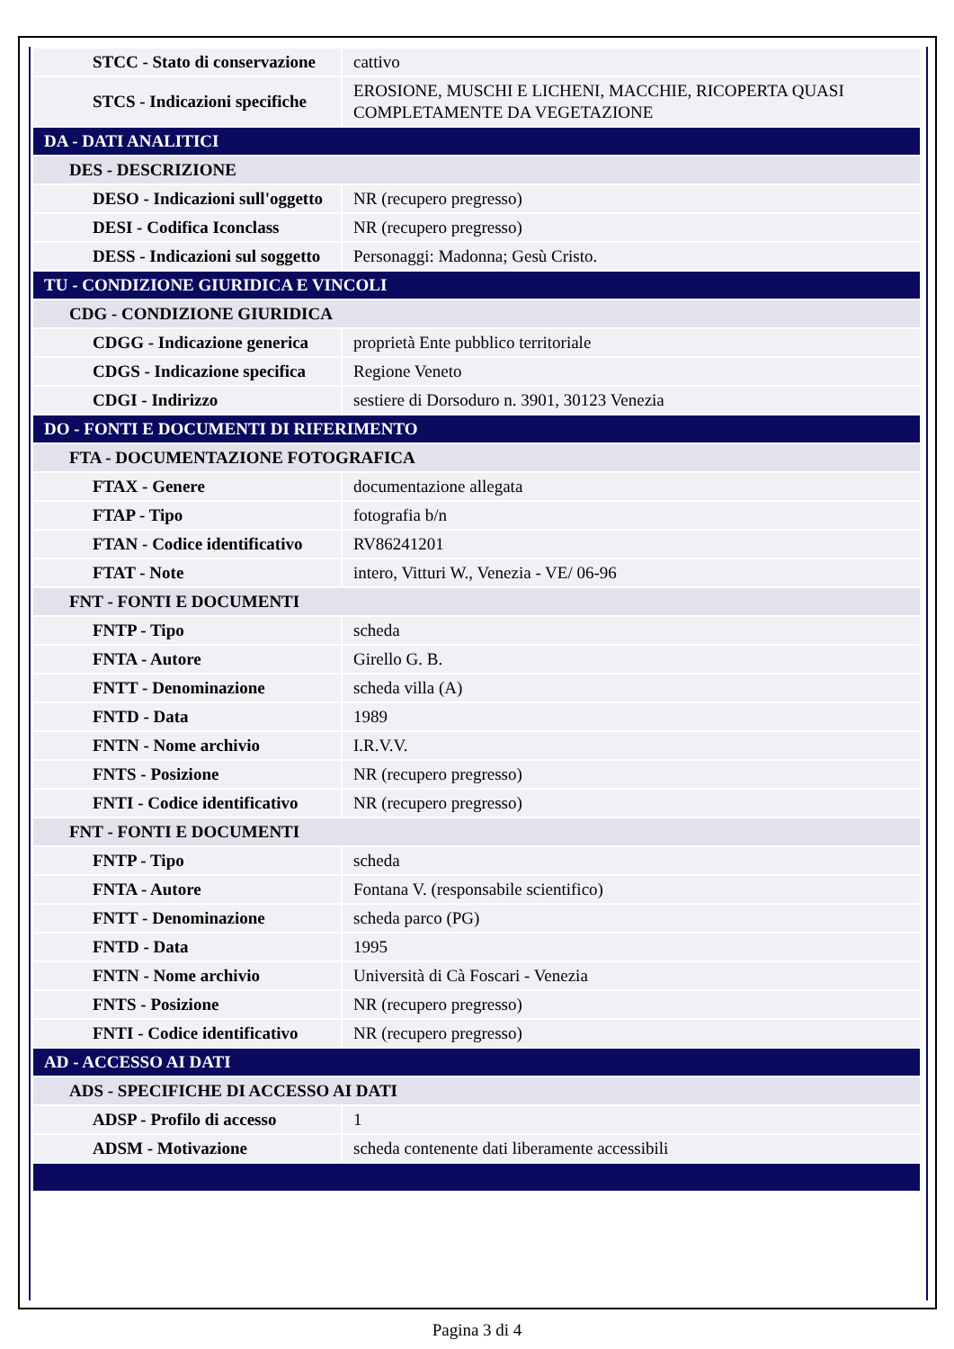| STCC - Stato di conservazione | cattivo |
| STCS - Indicazioni specifiche | EROSIONE, MUSCHI E LICHENI, MACCHIE, RICOPERTA QUASI COMPLETAMENTE DA VEGETAZIONE |
| DA - DATI ANALITICI | |
| DES - DESCRIZIONE | |
| DESO - Indicazioni sull'oggetto | NR (recupero pregresso) |
| DESI - Codifica Iconclass | NR (recupero pregresso) |
| DESS - Indicazioni sul soggetto | Personaggi: Madonna; Gesù Cristo. |
| TU - CONDIZIONE GIURIDICA E VINCOLI | |
| CDG - CONDIZIONE GIURIDICA | |
| CDGG - Indicazione generica | proprietà Ente pubblico territoriale |
| CDGS - Indicazione specifica | Regione Veneto |
| CDGI - Indirizzo | sestiere di Dorsoduro n. 3901, 30123 Venezia |
| DO - FONTI E DOCUMENTI DI RIFERIMENTO | |
| FTA - DOCUMENTAZIONE FOTOGRAFICA | |
| FTAX - Genere | documentazione allegata |
| FTAP - Tipo | fotografia b/n |
| FTAN - Codice identificativo | RV86241201 |
| FTAT - Note | intero, Vitturi W., Venezia - VE/ 06-96 |
| FNT - FONTI E DOCUMENTI | |
| FNTP - Tipo | scheda |
| FNTA - Autore | Girello G. B. |
| FNTT - Denominazione | scheda villa (A) |
| FNTD - Data | 1989 |
| FNTN - Nome archivio | I.R.V.V. |
| FNTS - Posizione | NR (recupero pregresso) |
| FNTI - Codice identificativo | NR (recupero pregresso) |
| FNT - FONTI E DOCUMENTI | |
| FNTP - Tipo | scheda |
| FNTA - Autore | Fontana V. (responsabile scientifico) |
| FNTT - Denominazione | scheda parco (PG) |
| FNTD - Data | 1995 |
| FNTN - Nome archivio | Università di Cà Foscari - Venezia |
| FNTS - Posizione | NR (recupero pregresso) |
| FNTI - Codice identificativo | NR (recupero pregresso) |
| AD - ACCESSO AI DATI | |
| ADS - SPECIFICHE DI ACCESSO AI DATI | |
| ADSP - Profilo di accesso | 1 |
| ADSM - Motivazione | scheda contenente dati liberamente accessibili |
Pagina 3 di 4